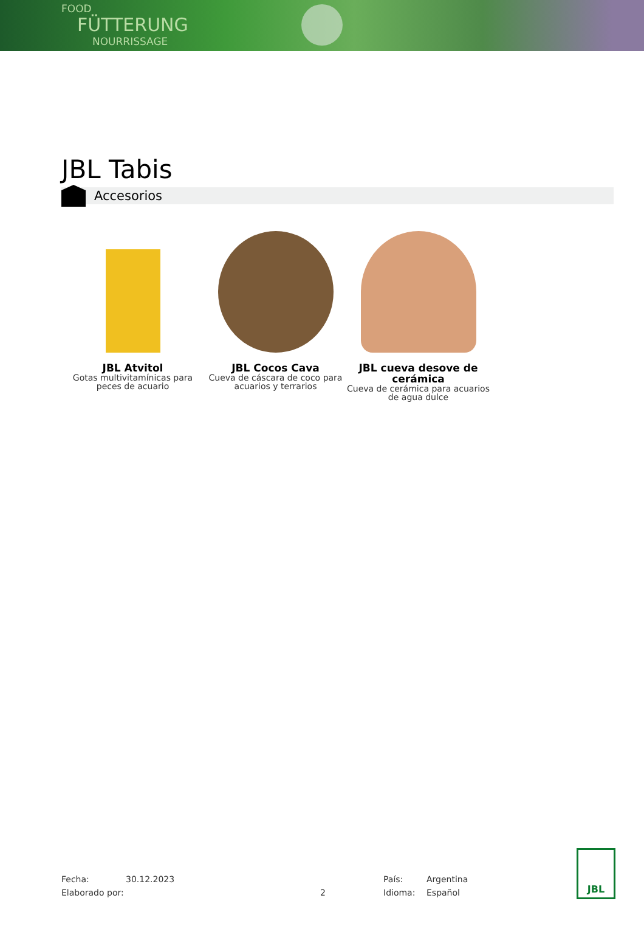FOOD
FÜTTERUNG
NOURRISSAGE
JBL Tabis
Accesorios
JBL Atvitol
Gotas multivitamínicas para peces de acuario
JBL Cocos Cava
Cueva de cáscara de coco para acuarios y terrarios
JBL cueva desove de cerámica
Cueva de cerámica para acuarios de agua dulce
Fecha:
Elaborado por:
30.12.2023
2 País:
Idioma:
Argentina
Español
JBL